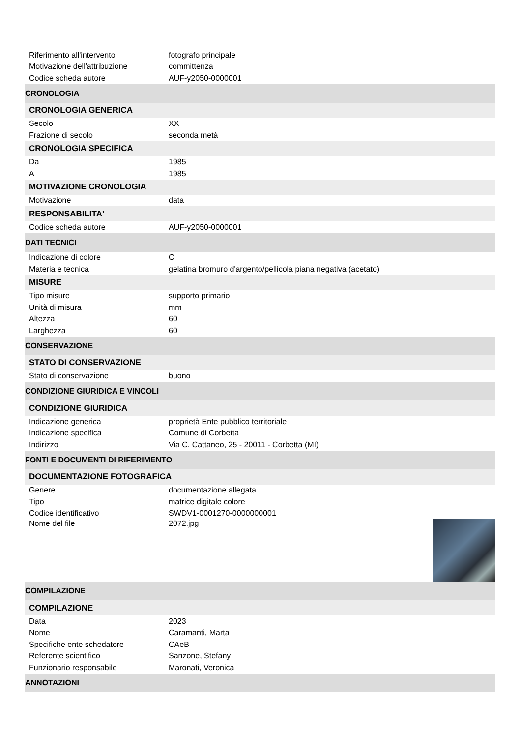| Riferimento all'intervento | fotografo principale |
| Motivazione dell'attribuzione | committenza |
| Codice scheda autore | AUF-y2050-0000001 |
| CRONOLOGIA | |
| CRONOLOGIA GENERICA | |
| Secolo | XX |
| Frazione di secolo | seconda metà |
| CRONOLOGIA SPECIFICA | |
| Da | 1985 |
| A | 1985 |
| MOTIVAZIONE CRONOLOGIA | |
| Motivazione | data |
| RESPONSABILITA' | |
| Codice scheda autore | AUF-y2050-0000001 |
| DATI TECNICI | |
| Indicazione di colore | C |
| Materia e tecnica | gelatina bromuro d'argento/pellicola piana negativa (acetato) |
| MISURE | |
| Tipo misure | supporto primario |
| Unità di misura | mm |
| Altezza | 60 |
| Larghezza | 60 |
| CONSERVAZIONE | |
| STATO DI CONSERVAZIONE | |
| Stato di conservazione | buono |
| CONDIZIONE GIURIDICA E VINCOLI | |
| CONDIZIONE GIURIDICA | |
| Indicazione generica | proprietà Ente pubblico territoriale |
| Indicazione specifica | Comune di Corbetta |
| Indirizzo | Via C. Cattaneo, 25 - 20011 - Corbetta (MI) |
| FONTI E DOCUMENTI DI RIFERIMENTO | |
| DOCUMENTAZIONE FOTOGRAFICA | |
| Genere | documentazione allegata |
| Tipo | matrice digitale colore |
| Codice identificativo | SWDV1-0001270-0000000001 |
| Nome del file | 2072.jpg |
| COMPILAZIONE | |
| COMPILAZIONE | |
| Data | 2023 |
| Nome | Caramanti, Marta |
| Specifiche ente schedatore | CAeB |
| Referente scientifico | Sanzone, Stefany |
| Funzionario responsabile | Maronati, Veronica |
| ANNOTAZIONI | |